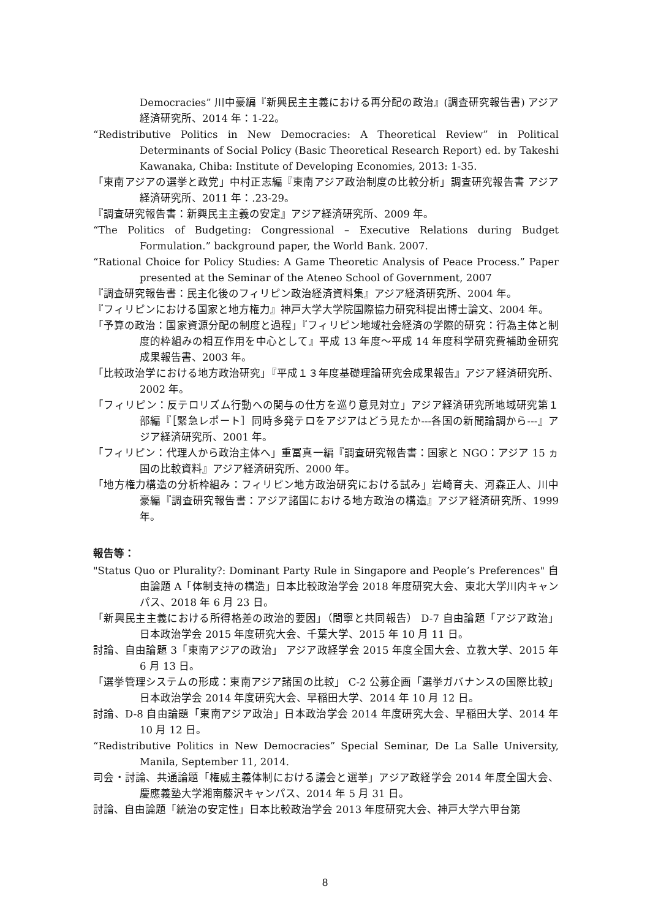Democracies” 川中豪編『新興民主主義における再分配の政治』(調査研究報告書) アジア経済研究所、2014 年：1-22。
“Redistributive Politics in New Democracies: A Theoretical Review” in Political Determinants of Social Policy (Basic Theoretical Research Report) ed. by Takeshi Kawanaka, Chiba: Institute of Developing Economies, 2013: 1-35.
「東南アジアの選挙と政党」中村正志編『東南アジア政治制度の比較分析」調査研究報告書 アジア経済研究所、2011 年：.23-29。
『調査研究報告書：新興民主主義の安定』アジア経済研究所、2009 年。
“The Politics of Budgeting: Congressional – Executive Relations during Budget Formulation.” background paper, the World Bank. 2007.
“Rational Choice for Policy Studies: A Game Theoretic Analysis of Peace Process.” Paper presented at the Seminar of the Ateneo School of Government, 2007
『調査研究報告書：民主化後のフィリピン政治経済資料集』アジア経済研究所、2004 年。
『フィリピンにおける国家と地方権力』神戸大学大学院国際協力研究科提出博士論文、2004 年。
「予算の政治：国家資源分配の制度と過程」『フィリピン地域社会経済の学際的研究：行為主体と制度的枠組みの相互作用を中心として』平成 13 年度～平成 14 年度科学研究費補助金研究成果報告書、2003 年。
「比較政治学における地方政治研究」『平成１３年度基礎理論研究会成果報告』アジア経済研究所、2002 年。
「フィリピン：反テロリズム行動への関与の仕方を巡り意見対立」アジア経済研究所地域研究第１部編『［緊急レポート］同時多発テロをアジアはどう見たか---各国の新聞論調から---』アジア経済研究所、2001 年。
「フィリピン：代理人から政治主体へ」重冨真一編『調査研究報告書：国家と NGO：アジア 15 ヵ国の比較資料』アジア経済研究所、2000 年。
「地方権力構造の分析枠組み：フィリピン地方政治研究における試み」岩崎育夫、河森正人、川中豪編『調査研究報告書：アジア諸国における地方政治の構造』アジア経済研究所、1999 年。
報告等：
"Status Quo or Plurality?: Dominant Party Rule in Singapore and People’s Preferences" 自由論題 A「体制支持の構造」日本比較政治学会 2018 年度研究大会、東北大学川内キャンパス、2018 年 6 月 23 日。
「新興民主主義における所得格差の政治的要因」（間寧と共同報告） D-7 自由論題「アジア政治」日本政治学会 2015 年度研究大会、千葉大学、2015 年 10 月 11 日。
討論、自由論題 3「東南アジアの政治」 アジア政経学会 2015 年度全国大会、立教大学、2015 年 6 月 13 日。
「選挙管理システムの形成：東南アジア諸国の比較」 C-2 公募企画「選挙ガバナンスの国際比較」日本政治学会 2014 年度研究大会、早稲田大学、2014 年 10 月 12 日。
討論、D-8 自由論題「東南アジア政治」日本政治学会 2014 年度研究大会、早稲田大学、2014 年 10 月 12 日。
“Redistributive Politics in New Democracies” Special Seminar, De La Salle University, Manila, September 11, 2014.
司会・討論、共通論題「権威主義体制における議会と選挙」アジア政経学会 2014 年度全国大会、慶應義塾大学湘南藤沢キャンパス、2014 年 5 月 31 日。
討論、自由論題「統治の安定性」日本比較政治学会 2013 年度研究大会、神戸大学六甲台第
8